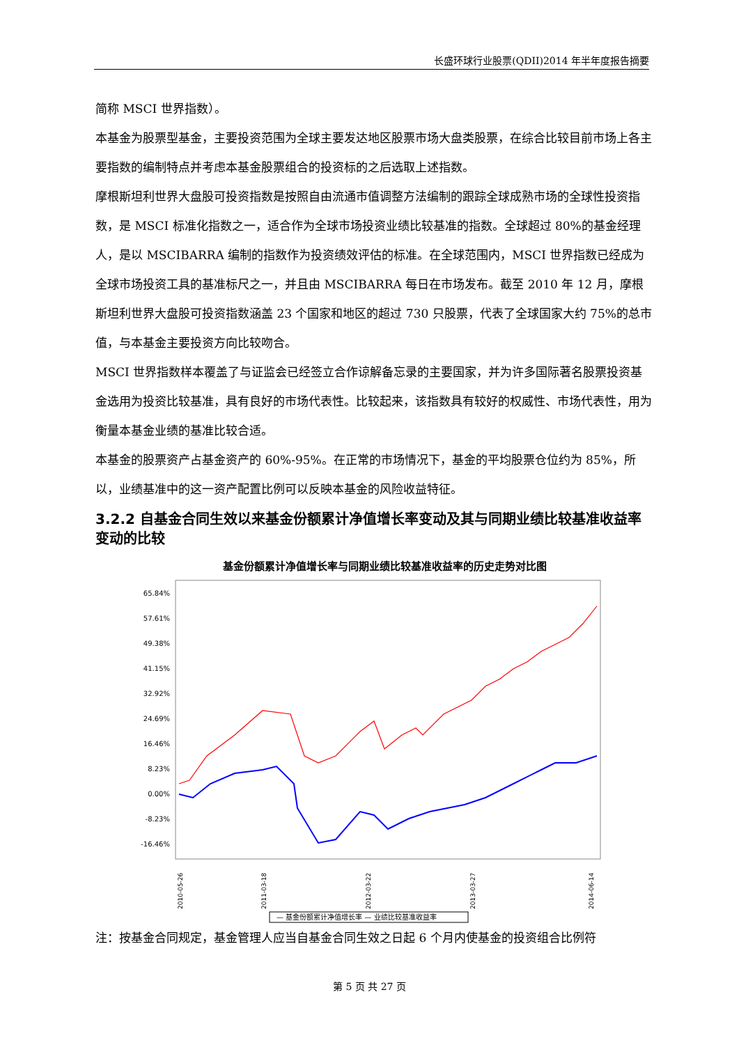长盛环球行业股票(QDII)2014 年半年度报告摘要
简称 MSCI 世界指数）。
本基金为股票型基金，主要投资范围为全球主要发达地区股票市场大盘类股票，在综合比较目前市场上各主要指数的编制特点并考虑本基金股票组合的投资标的之后选取上述指数。
摩根斯坦利世界大盘股可投资指数是按照自由流通市值调整方法编制的跟踪全球成熟市场的全球性投资指数，是 MSCI 标准化指数之一，适合作为全球市场投资业绩比较基准的指数。全球超过 80%的基金经理人，是以 MSCIBARRA 编制的指数作为投资绩效评估的标准。在全球范围内，MSCI 世界指数已经成为全球市场投资工具的基准标尺之一，并且由 MSCIBARRA 每日在市场发布。截至 2010 年 12 月，摩根斯坦利世界大盘股可投资指数涵盖 23 个国家和地区的超过 730 只股票，代表了全球国家大约 75%的总市值，与本基金主要投资方向比较吻合。
MSCI 世界指数样本覆盖了与证监会已经签立合作谅解备忘录的主要国家，并为许多国际著名股票投资基金选用为投资比较基准，具有良好的市场代表性。比较起来，该指数具有较好的权威性、市场代表性，用为衡量本基金业绩的基准比较合适。
本基金的股票资产占基金资产的 60%-95%。在正常的市场情况下，基金的平均股票仓位约为 85%，所以，业绩基准中的这一资产配置比例可以反映本基金的风险收益特征。
3.2.2 自基金合同生效以来基金份额累计净值增长率变动及其与同期业绩比较基准收益率变动的比较
基金份额累计净值增长率与同期业绩比较基准收益率的历史走势对比图
65.84%
57.61%
49.38%
41.15%
32.92%
24.69%
16.46%
8.23%
0.00%
-8.23%
-16.46%
2010-05-26
2011-03-18
2012-03-22
2013-03-27
2014-06-14
— 基金份额累计净值增长率 — 业绩比较基准收益率
注：按基金合同规定，基金管理人应当自基金合同生效之日起 6 个月内使基金的投资组合比例符
第 5 页 共 27 页